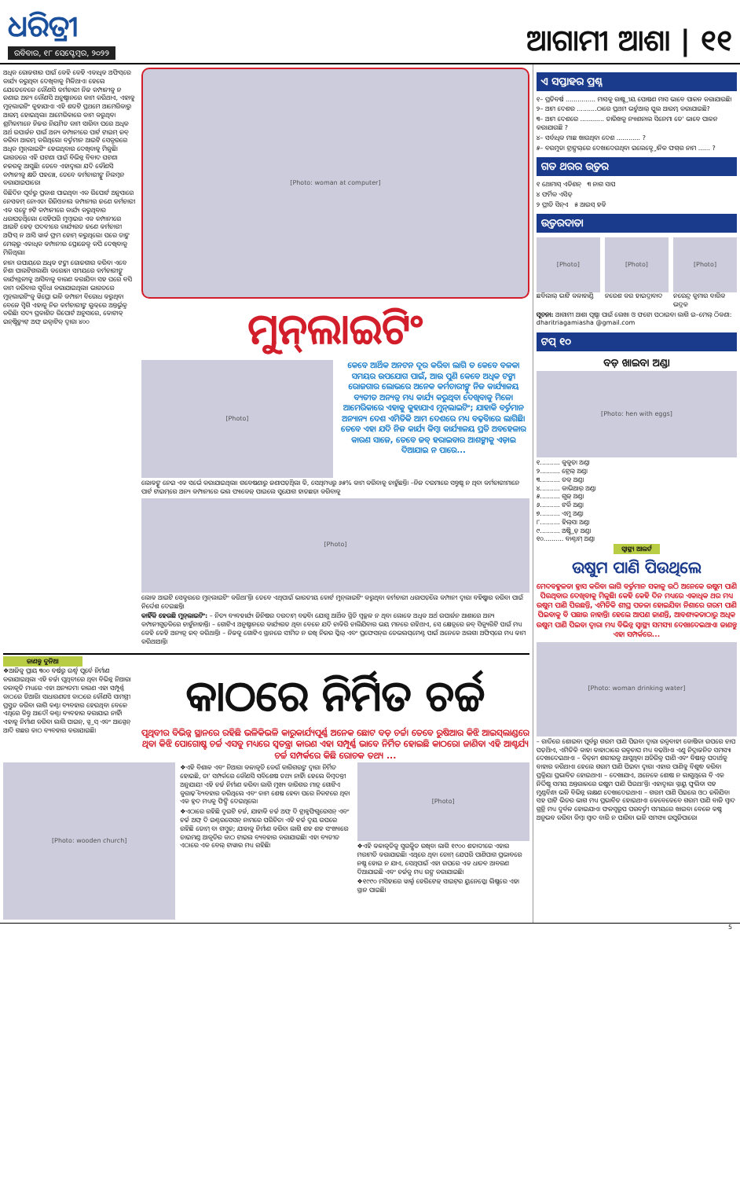ଧରିତ୍ରୀ
ରବିବାର, ୧୮ ସେପ୍ଟେମ୍ବର, ୨୦୨୨
ଆଗାମୀ ଆଶା | ୧୧
ଅଧିକ ରୋଜଗାର ପାଇଁ କେହି କେହି ଏକାଧିକ ଅଫିସ୍‌ରେ କାର୍ଯ୍ୟ କରୁଥିବା ଦେଖିବାକୁ ମିଳିଥାଏ। ହେଲେ ଯେତେବେଳେ କୌଣସି କର୍ମଚାରୀ ନିଜ କମ୍ପାନୀକୁ ନ ଜଣାଇ ଅନ୍ୟ କୌଣସି ଅନୁଷ୍ଠାନରେ କାମ କରିଥାଏ, ଏହାକୁ ମୁନ୍‌ଲାଇଟିଂ କୁହାଯାଏ। ଏହି ଶବ୍ଦଟି ପ୍ରଥମେ ଆମେରିକାରୁ ଆରମ୍ଭ ହୋଇଥିଲା। ଆମେରିକାରେ କାମ କରୁଥିବା ଶ୍ରମିକମାନେ ନିଜର ନିୟମିତ କାମ ସାରିବା ପରେ ଅଧିକ ଅର୍ଥ ଉପାର୍ଜନ ପାଇଁ ଅନ୍ୟ କମ୍ପାନୀରେ ପାର୍ଟ ଟାଇମ୍ ଜବ୍ କରିବା ଆରମ୍ଭ କରିଥିଲେ। ବର୍ତ୍ତମାନ ଆଇଟି ସେକ୍ଟରରେ ଅଧିକ ମୁନ୍‌ଲାଇଟିଂ ହେଉଥିବାର ଦେଖିବାକୁ ମିଳୁଛି। ଭାରତରେ ଏହି ଘଟଣା ପାଇଁ ବିଭିନ୍ନ ବିବାଦ ଘଟଣା ନଜରକୁ ଆସୁଛି। ତେବେ ଏହାଦ୍ୱାରା ଯଦି କୌଣସି କମ୍ପାନୀକୁ କ୍ଷତି ପହଞ୍ଚେ, ତେବେ କର୍ମଚାରୀଙ୍କୁ ନିଲମ୍ବନ କରାଯାଇପାରେ।
କିଛିଦିନ ପୂର୍ବରୁ ପ୍ରକାଶ ପାଇଥିବା ଏକ ରିପୋର୍ଟ ଅନୁସାରେ ନେସକମ୍ ନୋଏଡା ରିଜିଓନାଲ କମ୍ପାନୀର ଜଣେ କର୍ମଚାରୀ ଏକ ସଙ୍ଗେ ୭ଟି କମ୍ପାନୀରେ କାର୍ଯ୍ୟ କରୁଥିବାର ଧରାପଡ଼ିଥିଲେ। ସେହିପରି ମୁମ୍ବାଇର ଏକ କମ୍ପାନୀରେ ଆଇଟି ହେଡ୍ ପଦବୀରେ କାର୍ଯ୍ୟରତ ଜଣେ କର୍ମଚାରୀ ଅଫିସ୍ ନ ଆସି ୱାର୍କ ଫ୍ରମ ହୋମ୍ କରୁଥିଲେ। ପରେ ତାଙ୍କ ମେଲ୍‌ରୁ ଏକାଧିକ କମ୍ପାନୀର ପ୍ରୋଜେକ୍ଟ କପି ଦେଖିବାକୁ ମିଳିଥିଲା।
ନାନା ଉପାୟରେ ଅଧିକ ଟଙ୍କା ରୋଜଗାର କରିବା ଏବେ ନିଶା ପାଲଟିଗଲାଣି। କରୋନା ସମୟରେ କର୍ମଚାରୀଙ୍କୁ କାର୍ଯ୍ୟସ୍ଥଳୀକୁ ଆସିବାକୁ ବାରଣ କରାଯିବା ସହ ଘରେ ବସି କାମ କରିବାର ସୁବିଧା କରାଯାଇଥିଲା। ଭାରତରେ ମୁନ୍‌ଲାଇଟିଂକୁ ୱିପ୍ରୋ ଭଳି କମ୍ପାନୀ ବିରୋଧ କରୁଥିବା ବେଳେ ସ୍ୱିଗି ଏହାକୁ ନିଜ କର୍ମଚାରୀଙ୍କ ଲୁକ୍‌ରେ ଅନ୍ତର୍ଭୁକ୍ତ କରିଛି। ସଦ୍ୟ ପ୍ରକାଶିତ ରିପୋର୍ଟ ଅନୁସାରେ, କୋଟାକ୍ ଇନ୍‌ଷ୍ଟିଚ୍ୟୁଟ୍ ଅଫ୍ ଇକ୍ୱାଟିକ୍ ଦ୍ୱାରା ୪୦୦
[Photo: woman at computer]
ମୁନ୍‌ଲାଇଟିଂ
[Photo]
କେବେ ଆର୍ଥିକ ଅନଟନ ଦୂର କରିବା ଲାଗି ତ କେବେ ବଳକା ସମୟର ଉପଯୋଗ ପାଇଁ, ଆଉ ପୁଣି କେବେ ଅଧିକ ଟଙ୍କା ରୋଜଗାର ଲୋଭରେ ଅନେକ କର୍ମଚାରୀଙ୍କୁ ନିଜ କାର୍ଯ୍ୟାଳୟ ବ୍ୟତୀତ ଅନ୍ୟତ୍ର ମଧ୍ୟ କାର୍ଯ୍ୟ କରୁଥିବା ଦେଖିବାକୁ ମିଳେ। ଆମେରିକାରେ ଏହାକୁ କୁହାଯାଏ ମୁନ୍‌ଲାଇଟିଂ; ଯାହାକି ବର୍ତ୍ତମାନ ଅନ୍ୟାନ୍ୟ ଦେଶ ଏମିତିକି ଆମ ଦେଶରେ ମଧ୍ୟ ବଢ଼ିବାରେ ଲାଗିଛି। ତେବେ ଏହା ଯଦି ନିଜ କାର୍ଯ୍ୟ କିମ୍ବା କାର୍ଯ୍ୟାଳୟ ପ୍ରତି ଅବହେଳାର କାରଣ ସାଜେ, ତେବେ ଜବ୍ ହରାଇବାର ଆଶଙ୍କାକୁ ଏଡ଼ାଇ ଦିଆଯାଇ ନ ପାରେ...
ଲୋକଙ୍କୁ ନେଇ ଏକ ସର୍ଭେ କରାଯାଇଥିଲା। ଗବେଷଣାରୁ ଜଣାପଡ଼ିଥିଲା କି, ସେଥିମଧ୍ୟରୁ ୬୫% କାମ କରିବାକୁ ଚାହୁଁଛନ୍ତି। –ନିଜ ଦରମାରେ ସନ୍ତୁଷ୍ଟ ନ ଥିବା କର୍ମଚାରୀମାନେ ପାର୍ଟ ଟାଇମ୍‌ରେ ଅନ୍ୟ କମ୍ପାନୀରେ ଭଲ ପ୍ୟାକେଜ୍ ପାଇଲେ ସୁଯୋଗ ହାତଛଡ଼ା କରିବାକୁ
[Photo]
ଲୋକ ଆଇଟି ସେକ୍ଟରରେ ମୁନ୍‌ଲାଇଟିଂ କରିଥା'ନ୍ତି। ତେବେ ଏଥିପାଇଁ ଭାରତୀୟ କୋର୍ଟ ମୁନ୍‌ଲାଇଟିଂ କରୁଥିବା କର୍ମଚାରୀ ଧରାପଡ଼ିଲେ କମ୍ପାନୀ ଦ୍ୱାରା ବହିଷ୍କାର କରିବା ପାଇଁ ନିର୍ଦ୍ଦେଶ ଦେଇଛନ୍ତି।
କାହିଁକି ହେଉଛି ମୁନ୍‌ଲାଇଟିଂ: – ନିତ୍ୟ ବ୍ୟବହାର୍ଯ୍ୟ ଜିନିଷର ଦରଦାମ୍ ବଢ଼ିବା ଯୋଗୁ ଆର୍ଥିକ ସ୍ଥିତି ସ୍ୱଚ୍ଛଳ ନ ଥିବା ଲୋକେ ଅଧିକ ଅର୍ଥ ଉପାର୍ଜନ ଆଶାରେ ଅନ୍ୟ କମ୍ପାନୀଗୁଡ଼ିକରେ ଚାହୁଁନାହାନ୍ତି। – ଗୋଟିଏ ଅନୁଷ୍ଠାନରେ କାର୍ଯ୍ୟରତ ଥିବା ବେଳେ ଯଦି ଚାକିରି ଚାଲିଯିବାର ଭୟ ମନରେ ରହିଥାଏ, ସେ କ୍ଷେତ୍ରରେ ଜବ୍ ସିକ୍ୟୁରିଟି ପାଇଁ ମଧ୍ୟ କେହି କେହି ଅନ୍ୟତ୍ର ଜବ୍ କରିଥାନ୍ତି। – ନିଜକୁ ଗୋଟିଏ ସ୍ଥାନରେ ସୀମିତ ନ ରଖି ନିଜର ସ୍କିଲ୍ ଏବଂ ପ୍ରଫେସନ୍‌ର ଡେଭଲପ୍‌ମେଣ୍ଟ ପାଇଁ ଅନେକେ ଅଲଗା ଅଫିସ୍‌ରେ ମଧ୍ୟ କାମ କରିଥାଆନ୍ତି।
ଜାଣନ୍ତୁ ଦୁନିଆ
❖ଆଜିକୁ ପ୍ରାୟ ୩୦୦ ବର୍ଷରୁ ଊର୍ଦ୍ଧ୍ୱ ପୂର୍ବେ ନିର୍ମାଣ କରାଯାଇଥିଲା ଏହି ଚର୍ଚ୍ଚ। ପୃଥିବୀରେ ଥିବା ବିଭିନ୍ନ ନିଆରା କଳାକୃତି ମଧ୍ୟରେ ଏହା ଅନ୍ୟତମ। କାରଣ ଏହା ସମ୍ପୂର୍ଣ୍ଣ କାଠରେ ତିଆରି। ସାଧାରଣତଃ କାଠରେ କୌଣସି ସାମଗ୍ରୀ ପ୍ରସ୍ତୁତ କରିବା ଲାଗି କଣ୍ଟା ବ୍ୟବହାର ହେଉଥିବା ବେଳେ ଏଥିରେ କିନ୍ତୁ ଆଦୌ କଣ୍ଟା ବ୍ୟବହାର କରାଯାଇ ନାହିଁ। ଏହାକୁ ନିର୍ମାଣ କରିବା ଲାଗି ପାଇନ୍, ସ୍ପ୍ରସ୍ ଏବଂ ଆସ୍ପେନ୍ ଆଦି ଗଛର କାଠ ବ୍ୟବହାର କରାଯାଇଛି।
କାଠରେ ନିର୍ମିତ ଚର୍ଚ୍ଚ
ପୃଥିବୀର ବିଭିନ୍ନ ସ୍ଥାନରେ ରହିଛି ଭଳିକିଭଳି କାରୁକାର୍ଯ୍ୟପୂର୍ଣ୍ଣ ଅନେକ ଛୋଟ ବଡ଼ ଚର୍ଚ୍ଚ। ତେବେ ରୁଷିଆର କିଝି ଆଇସ୍‌ଲାଣ୍ଡରେ ଥିବା କିଝି ପୋଗୋଷ୍ଟ ଚର୍ଚ୍ଚ ଏସବୁ ମଧ୍ୟରେ ସ୍ୱତନ୍ତ୍ର। କାରଣ ଏହା ସମ୍ପୂର୍ଣ୍ଣ ଭାବେ ନିର୍ମିତ ହୋଇଛି କାଠରେ। ଜାଣିବା ଏହି ଆଶ୍ଚର୍ଯ୍ୟ ଚର୍ଚ୍ଚ ସମ୍ପର୍କରେ କିଛି ରୋଚକ ତଥ୍ୟ ...
[Photo: wooden church]
❖ଏହି ବିଶାଳ ଏବଂ ନିଆରା କଳାକୃତି କେଉଁ କାରିଗରଙ୍କ ଦ୍ୱାରା ନିର୍ମିତ ହୋଇଛି, ତା' ସମ୍ପର୍କରେ କୌଣସି ସବିଶେଷ ତଥ୍ୟ ନାହିଁ। ହେଲେ କିମ୍ବଦନ୍ତୀ ଅନୁଯାୟୀ ଏହି ଚର୍ଚ୍ଚ ନିର୍ମାଣ କରିବା ଲାଗି ମୁଖ୍ୟ କାରିଗର ମାତ୍ର ଗୋଟିଏ କୁରାଢ଼ି ବ୍ୟବହାର କରିଥିଲେ ଏବଂ କାମ ଶେଷ ହେବା ପରେ ନିକଟରେ ଥିବା ଏକ ହ୍ରଦ ମଧ୍ୟକୁ ଫିଙ୍ଗି ଦେଇଥିଲେ।
❖ଏଠାରେ ରହିଛି ଦୁଇଟି ଚର୍ଚ୍ଚ, ଯାହାକି ଚର୍ଚ୍ଚ ଅଫ୍ ଦି ଟ୍ରାନ୍ସଫିଗୁରେସନ୍ ଏବଂ ଚର୍ଚ୍ଚ ଅଫ୍ ଦି ଇଣ୍ଟରସେସନ୍ ନାମରେ ପରିଚିତ। ଏହି ଚର୍ଚ୍ଚ ଦ୍ୱୟ ଉପରେ ରହିଛି ଡୋମ୍ ବା ଗମ୍ବୁଜ; ଯାହାକୁ ନିର୍ମାଣ କରିବା ଲାଗି ଶହ ଶହ ସଂଖ୍ୟାରେ ଡାଇମଣ୍ଡ ଆକୃତିର କାଠ ଟାଇଲ ବ୍ୟବହାର କରାଯାଇଛି। ଏହା ବ୍ୟତୀତ ଏଠାରେ ଏକ ବେଲ୍ ଟାୱାର ମଧ୍ୟ ରହିଛି।
[Photo]
❖ଏହି କଳାକୃତିକୁ ସୁରକ୍ଷିତ ରଖିବା ଲାଗି ୧୯୦୦ ଶତାବ୍ଦୀରେ ଏହାର ମରାମତି କରାଯାଇଛି। ଏଥିରେ ଥିବା ଡୋମ୍ ଯେପରି ପାଣିପାଗ ପ୍ରଭାବରେ ନଷ୍ଟ ହୋଇ ନ ଯାଏ, ସେଥିପାଇଁ ଏହା ଉପରେ ଏକ ଧାତବ ଆବରଣ ଦିଆଯାଇଛି ଏବଂ ଚର୍ଚ୍ଚକୁ ମଧ୍ୟ ରଙ୍ଗ କରାଯାଇଛି।
❖୧୯୯୦ ମସିହାରେ ୱାର୍ଲ୍ଡ ହେରିଟେଜ୍ ସାଇଟ୍‌ର ୟୁନେସ୍କୋ ଲିଷ୍ଟରେ ଏହା ସ୍ଥାନ ପାଇଛି।
ଏ ସପ୍ତାହର ପ୍ରଶ୍ନ
୧– ପ୍ରତିବର୍ଷ ............... ମାସକୁ ରାଷ୍ଟ୍ରୀୟ ପୋଷଣ ମାସ ଭାବେ ପାଳନ କରାଯାଉଛି।
୨– ଆମ ଦେଶର ..........ଠାରେ ପ୍ରଥମ ଭର୍ଚୁଆଲ୍ ସ୍କୁଲ ଆରମ୍ଭ କରାଯାଇଛି?
୩– ଆମ ଦେଶରେ ............ ତାରିଖକୁ ନ୍ୟାଶନାଲ ସିନେମା ଡେ' ଭାବେ ପାଳନ କରାଯାଉଛି ?
୪– ସର୍ବାଧିକ ମାଛ ଖାଉଥିବା ଦେଶ ............ ?
୫– ବରମୁଡା ଟ୍ରାଙ୍ଗଲ୍‌ରେ ଦେଖାଦେଉଥିବା ଇଲେକ୍ଟ୍ରୋନିକ ଫଗ୍‌ର ନାମ ...... ?
ଗତ ଥରର ଉତ୍ତର
୧ ଥୋମାସ୍ ଏଡିଶନ୍ ୩ ନାଗ ସାପ
୪ ଫର୍ମିକ ଏସିଡ୍
୨ ପ୍ରୀତି ସିନ୍‌ଏ ୫ ଆଇସ୍ ହକି
ଉତ୍ତରଦାତା
[Photo]
ଛବିଲାଲ୍ ଭାଟି କଳାହାଣ୍ଡି
[Photo]
ନରେଶ କର ହାଇଦ୍ରାବାଦ
[Photo]
ନରେନ୍ଦ୍ର କୁମାର ବାରିକ ଭଦ୍ରକ
ସୂଚନା: ଆଗାମୀ ଆଶା ପୃଷ୍ଠା ପାଇଁ ଲେଖା ଓ ଫଟୋ ପଠାଇବା ଲାଗି ଇ–ମେଲ୍ ଠିକଣା: dharitriagamiasha @gmail.com
ଟପ୍ ୧୦
ବଡ଼ ଖାଇବା ଅଣ୍ଡା
[Photo: hen with eggs]
୧.......... କୁକୁଡ଼ା ଅଣ୍ଡା
୨.......... ଟ୍ରେଲ୍ ଅଣ୍ଡା
୩.......... ଡକ୍ ଅଣ୍ଡା
୪.......... କାଭିଆର୍ ଅଣ୍ଡା
୫.......... ଗୁଜ୍ ଅଣ୍ଡା
୬.......... ଟର୍କି ଅଣ୍ଡା
୭.......... ଏମୁ ଅଣ୍ଡା
୮.......... ହିଲ୍‌ସା ଅଣ୍ଡା
୯.......... ଅଷ୍ଟ୍ରିଚ୍ ଅଣ୍ଡା
୧୦.......... ବାଣ୍ଟାମ୍ ଅଣ୍ଡା
ସ୍ୱାସ୍ଥ୍ୟ ଆଲର୍ଟ
ଉଷୁମ ପାଣି ପିଉଥିଲେ
ମେଦବହୁଳତା ହ୍ରାସ କରିବା ଲାଗି ବର୍ତ୍ତମାନ ସକାଳୁ ଉଠି ଅନେକେ ଉଷୁମ ପାଣି ପିଉଥିବାର ଦେଖିବାକୁ ମିଳୁଛି। କେହି କେହି ଦିନ ମଧ୍ୟରେ ଏକାଧିକ ଥର ମଧ୍ୟ ଉଷୁମ ପାଣି ପିଉଛନ୍ତି, ଏମିତିକି ଶୀଘ୍ର ପତଳା ହୋଇଯିବା ନିଶାରେ ଗରମ ପାଣି ପିଇବାକୁ ବି ପଛାଉ ନାହାନ୍ତି। ହେଲେ ଆପଣ ଜାଣନ୍ତି, ଆବଶ୍ୟକତାଠାରୁ ଅଧିକ ଉଷୁମ ପାଣି ପିଇବା ଦ୍ୱାରା ମଧ୍ୟ ବିଭିନ୍ନ ସ୍ୱାସ୍ଥ୍ୟ ସମସ୍ୟା ଦେଖାଦେଇଥାଏ। ଜାଣନ୍ତୁ ଏହା ସମ୍ପର୍କରେ...
[Photo: woman drinking water]
– ରାତିରେ ଶୋଇବା ପୂର୍ବରୁ ଗରମ ପାଣି ପିଇବା ଦ୍ୱାରା ରକ୍ତବାହୀ କୋଷିକା ଉପରେ ଚାପ ପଡ଼ିଥାଏ, ଏମିତିକି କାହା କାହାଠାରେ ରକ୍ତଚାପ ମଧ୍ୟ ବଢ଼ିଥାଏ। ଏଣୁ ନିଦ୍ରାଜନିତ ସମସ୍ୟା ଦେଖାଦେଇଥାଏ। – କିଡ୍‌ନୀ ଶରୀରକୁ ଆସୁଥିବା ଅତିରିକ୍ତ ପାଣି ଏବଂ ବିଷାକ୍ତ ପଦାର୍ଥକୁ ବାହାର କରିଥାଏ। ହେଲେ ଗରମ ପାଣି ପିଇବା ଦ୍ୱାରା ଏହାର ପାଣିକୁ ବିଶୁଦ୍ଧ କରିବା ପ୍ରକ୍ରିୟା ପ୍ରଭାବିତ ହୋଇଥାଏ। – ଦେଖାଯାଏ, ଅନେକେ ଶୋଷ ନ ଲାଗୁଥିଲେ ବି ଏକ ନିର୍ଦ୍ଦିଷ୍ଟ ସମୟ ଅନ୍ତରାଳରେ ଉଷୁମ ପାଣି ପିଉଥା'ନ୍ତି। ଏହାଦ୍ୱାରା ସ୍ନାୟୁ ଫୁଲିବା ସହ ମୁଣ୍ଡବିନ୍ଧା ଭଳି ବିଭିନ୍ନ ଲକ୍ଷଣ ଦେଖାଦେଇଥାଏ। – ଗରମ ପାଣି ପିଇଲେ ଓଠ ଜଳିଯିବା ସହ ପାଟି ଭିତର ଭାଗ ମଧ୍ୟ ପ୍ରଭାବିତ ହୋଇଥାଏ। କେବେକେବେ ଗରମ ପାଣି ବାଜି ସ୍ୱାଦ ଗ୍ରନ୍ଥି ମଧ୍ୟ ଦୁର୍ବଳ ହୋଇଯାଏ। ଫଳସ୍ୱରୂପ ପରବର୍ତ୍ତୀ ସମୟରେ ଖାଇବା ବେଳେ କଷ୍ଟ ଅନୁଭବ କରିବା କିମ୍ବା ସ୍ୱାଦ ବାରି ନ ପାରିବା ଭଳି ସମସ୍ୟା ଉପୁଜିପାରେ।
5